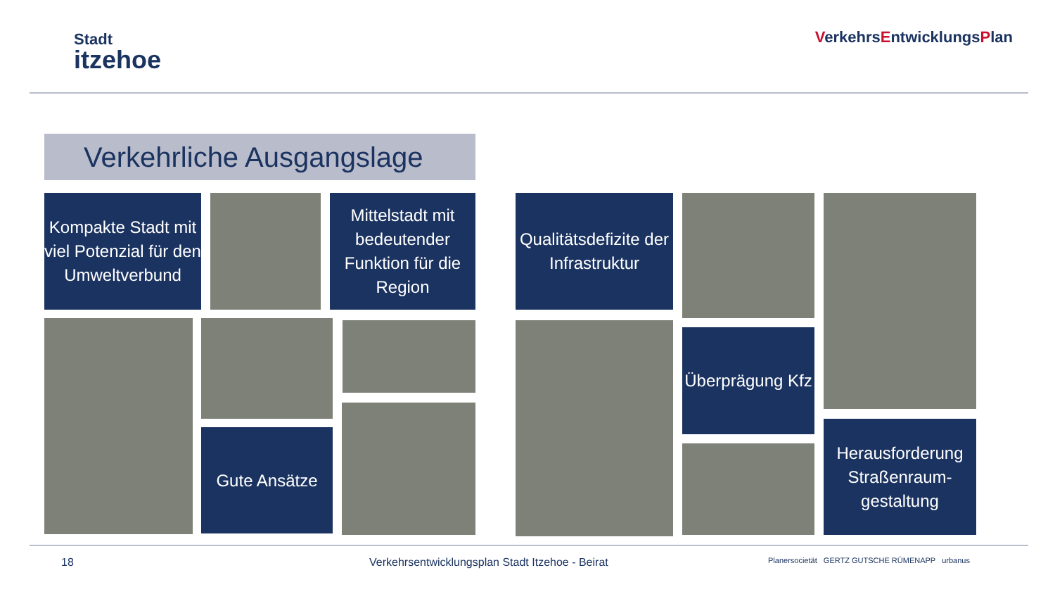Stadt
itzehoe
VerkehrsEntwicklungsPlan
Verkehrliche Ausgangslage
Kompakte Stadt mit viel Potenzial für den Umweltverbund
Mittelstadt mit bedeutender Funktion für die Region
Qualitätsdefizite der Infrastruktur
Gute Ansätze
Überprägung Kfz
Herausforderung Straßenraum-gestaltung
18
Verkehrsentwicklungsplan Stadt Itzehoe - Beirat
Planersocietät GERTZ GUTSCHE RÜMENAPP urbanus